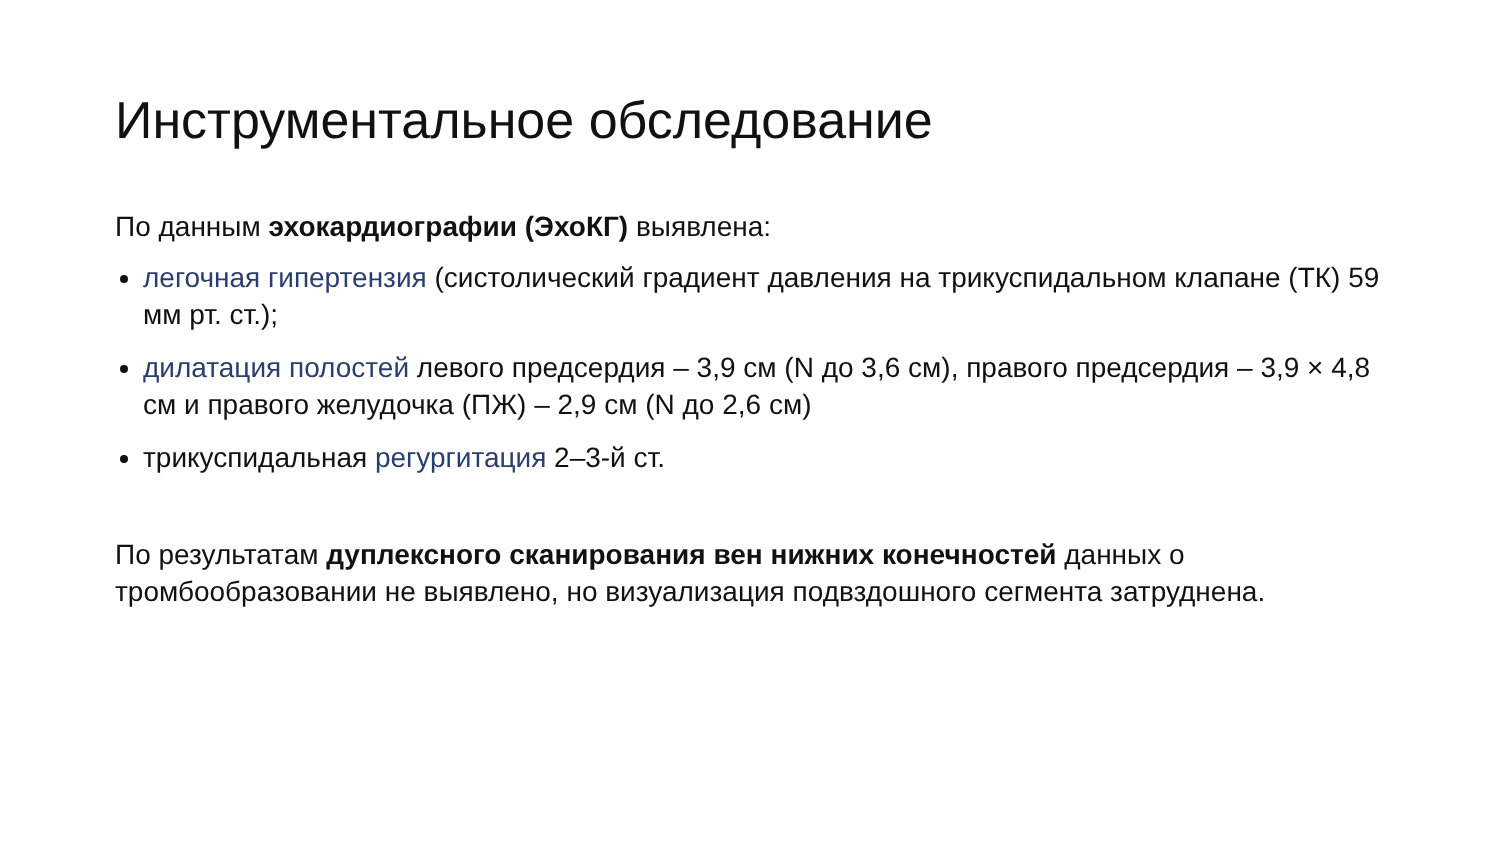Инструментальное обследование
По данным эхокардиографии (ЭхоКГ) выявлена:
легочная гипертензия (систолический градиент давления на трикуспидальном клапане (ТК) 59 мм рт. ст.);
дилатация полостей левого предсердия – 3,9 см (N до 3,6 см), правого предсердия – 3,9 × 4,8 см и правого желудочка (ПЖ) – 2,9 см (N до 2,6 см)
трикуспидальная регургитация 2–3-й ст.
По результатам дуплексного сканирования вен нижних конечностей данных о тромбообразовании не выявлено, но визуализация подвздошного сегмента затруднена.